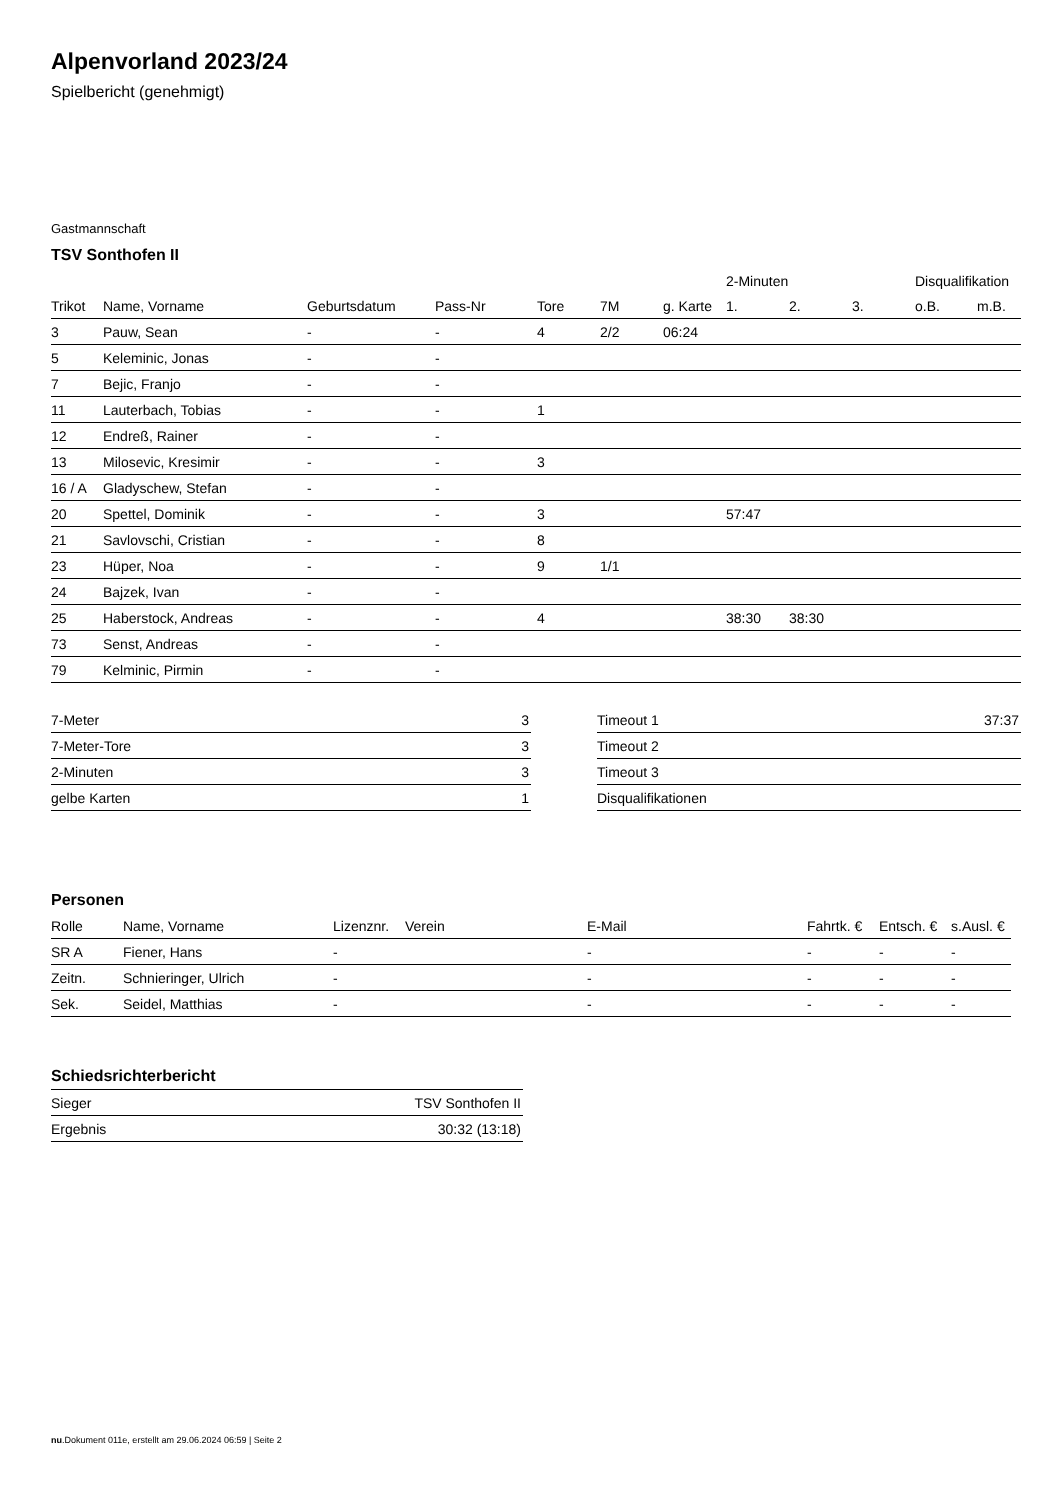Alpenvorland 2023/24
Spielbericht (genehmigt)
Gastmannschaft
TSV Sonthofen II
| | | | | | | | 2-Minuten | | | Disqualifikation | |
| --- | --- | --- | --- | --- | --- | --- | --- | --- | --- | --- | --- |
| Trikot | Name, Vorname | Geburtsdatum | Pass-Nr | Tore | 7M | g. Karte | 1. | 2. | 3. | o.B. | m.B. |
| 3 | Pauw, Sean | - | - | 4 | 2/2 | 06:24 | | | | | |
| 5 | Keleminic, Jonas | - | - | | | | | | | | |
| 7 | Bejic, Franjo | - | - | | | | | | | | |
| 11 | Lauterbach, Tobias | - | - | 1 | | | | | | | |
| 12 | Endreß, Rainer | - | - | | | | | | | | |
| 13 | Milosevic, Kresimir | - | - | 3 | | | | | | | |
| 16 / A | Gladyschew, Stefan | - | - | | | | | | | | |
| 20 | Spettel, Dominik | - | - | 3 | | | 57:47 | | | | |
| 21 | Savlovschi, Cristian | - | - | 8 | | | | | | | |
| 23 | Hüper, Noa | - | - | 9 | 1/1 | | | | | | |
| 24 | Bajzek, Ivan | - | - | | | | | | | | |
| 25 | Haberstock, Andreas | - | - | 4 | | | 38:30 | 38:30 | | | |
| 73 | Senst, Andreas | - | - | | | | | | | | |
| 79 | Kelminic, Pirmin | - | - | | | | | | | | |
| 7-Meter | 3 |
| 7-Meter-Tore | 3 |
| 2-Minuten | 3 |
| gelbe Karten | 1 |
| Timeout 1 | 37:37 |
| Timeout 2 | |
| Timeout 3 | |
| Disqualifikationen | |
Personen
| Rolle | Name, Vorname | Lizenznr. | Verein | E-Mail | Fahrtk. € | Entsch. € | s.Ausl. € |
| --- | --- | --- | --- | --- | --- | --- | --- |
| SR A | Fiener, Hans | - | | - | - | - | - |
| Zeitn. | Schnieringer, Ulrich | - | | - | - | - | - |
| Sek. | Seidel, Matthias | - | | - | - | - | - |
Schiedsrichterbericht
| Sieger | TSV Sonthofen II |
| Ergebnis | 30:32 (13:18) |
nu.Dokument 011e, erstellt am 29.06.2024 06:59 | Seite 2